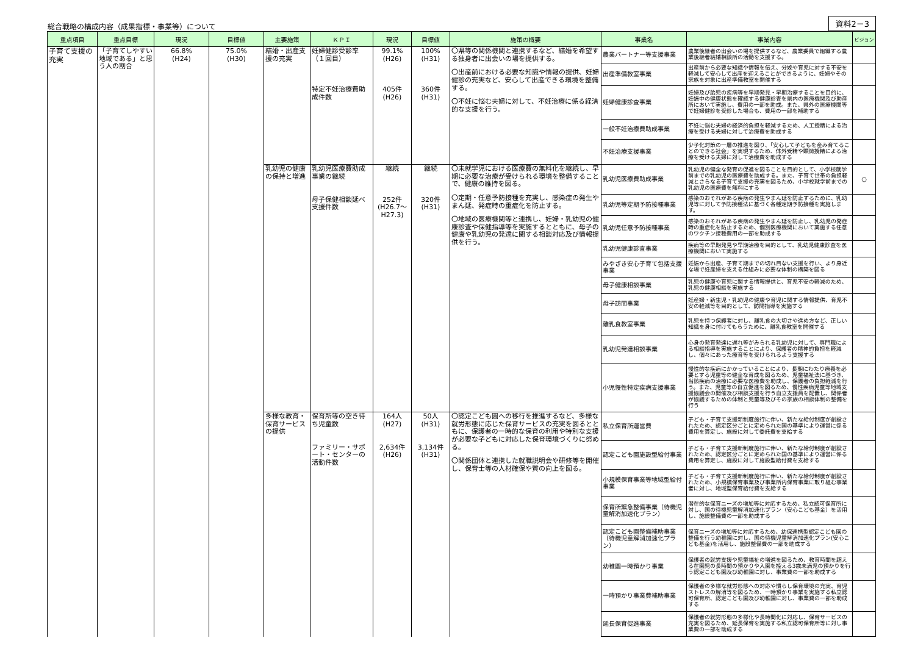総合戦略の構成内容（成果指標・事業等）について 資料2－3
| 重点項目 | 重点目標 | 現況 | 目標値 | 主要施策 | ＫＰＩ | 現況 | 目標値 | 施策の概要 | 事業名 | 事業内容 | ビジョン |
| --- | --- | --- | --- | --- | --- | --- | --- | --- | --- | --- | --- |
| 子育て支援の充実 | 「子育てしやすい地域である」と思う人の割合 | 66.8% (H24) | 75.0% (H30) | 結婚・出産支援の充実 | 妊婦健診受診率（１回目） 特定不妊治療費助成件数 | 99.1% (H26) 405件 (H26) | 100% (H31) 360件 (H31) | 〇県等の関係機関と連携するなど、結婚を希望する独身者に出会いの場を提供する。 〇出産前における必要な知識や情報の提供、妊婦健診の充実など、安心して出産できる環境を整備する。 〇不妊に悩む夫婦に対して、不妊治療に係る経済的な支援を行う。 | 農業パートナー等支援事業 | 農業後継者の出会いの場を提供するなど、農業委員で組織する農業後継者結婚相談所の活動を支援する。 | |
| | | | | | | | | | 出産準備教室事業 | 出産前から必要な知識や情報を伝え、分娩や育児に対する不安を軽減して安心して出産を迎えることができるように、妊婦やその家族を対象に出産準備教室を開催する | |
| | | | | | | | | | 妊婦健康診査事業 | 妊婦及び胎児の疾病等を早期発見・早期治療することを目的に、妊娠中の健康状態を確認する健康診査を県内の医療機関及び助産所において実施し、費用の一部を助成。また、県外の医療機関等で妊婦健診を受診した場合も、費用の一部を補助する | |
| | | | | | | | | | 一般不妊治療費助成事業 | 不妊に悩む夫婦の経済的負担を軽減するため、人工授精による治療を受ける夫婦に対して治療費を助成する | |
| | | | | | | | | | 不妊治療支援事業 | 少子化対策の一層の推進を図り、「安心して子どもを産み育てることのできる社会」を実現するため、体外受精や顕微授精による治療を受ける夫婦に対して治療費を助成する | |
| | | | | 乳幼児の健康の保持と増進 | 乳幼児医療費助成事業の継続 母子保健相談延べ支援件数 | 継続 252件 (H26.7～ H27.3) | 継続 320件 (H31) | 〇未就学児における医療費の無料化を継続し、早期に必要な治療が受けられる環境を整備することで、健康の維持を図る。 〇定期・任意予防接種を充実し、感染症の発生やまん延、発症時の重症化を防止する。 〇地域の医療機関等と連携し、妊婦・乳幼児の健康診査や保健指導等を実施するとともに、母子の健康や乳幼児の発達に関する相談対応及び情報提供を行う。 | 乳幼児医療費助成事業 | 乳幼児の健全な発育の促進を図ることを目的として、小学校就学前までの乳幼児の医療費を助成する。また、子育て世帯の負担軽減とさらなる子育て支援の充実を図るため、小学校就学前までの乳幼児の医療費を無料にする | ○ |
| | | | | | | | | | 乳幼児等定期予防接種事業 | 感染のおそれがある疾病の発生やまん延を防止するために、乳幼児等に対して予防接種法に基づく各種定期予防接種を実施します。 | |
| | | | | | | | | | 乳幼児任意予防接種事業 | 感染のおそれがある疾病の発生やまん延を防止し、乳幼児の発症時の重症化を防止するため、個別医療機関において実施する任意のワクチン接種費用の一部を助成する | |
| | | | | | | | | | 乳幼児健康診査事業 | 疾病等の早期発見や早期治療を目的として、乳幼児健康診査を医療機関において実施する | |
| | | | | | | | | | みやざき安心子育て包括支援事業 | 妊娠から出産、子育て期までの切れ目ない支援を行い、より身近な場で妊産婦を支える仕組みに必要な体制の構築を図る | |
| | | | | | | | | | 母子健康相談事業 | 乳児の健康や育児に関する情報提供と、育児不安の軽減のため、乳児の健康相談を実施する | |
| | | | | | | | | | 母子訪問事業 | 妊産婦・新生児・乳幼児の健康や育児に関する情報提供、育児不安の軽減等を目的として、訪問指導を実施する | |
| | | | | | | | | | 離乳食教室事業 | 乳児を持つ保護者に対し、離乳食の大切さや進め方など、正しい知識を身に付けてもらうために、離乳食教室を開催する | |
| | | | | | | | | | 乳幼児発達相談事業 | 心身の発育発達に遅れ等がみられる乳幼児に対して、専門職による相談指導を実施することにより、保護者の精神的負担を軽減し、個々にあった療育等を受けられるよう支援する | |
| | | | | | | | | | 小児慢性特定疾病支援事業 | 慢性的な疾病にかかっていることにより、長期にわたり療養を必要とする児童等の健全な育成を図るため、児童福祉法に基づき、当該疾病の治療に必要な医療費を助成し、保護者の負担軽減を行う。また、児童等の自立促進を図るため、慢性疾病児童等地域支援協議会の開催及び相談支援を行う自立支援員を配置し、関係者が協議するための体制と児童等及びその家族の相談体制の整備を行う | |
| | | | | 多様な教育・保育サービスの提供 | 保育所等の空き待ち児童数 ファミリー・サポート・センターの活動件数 | 164人 (H27) 2,634件 (H26) | 50人 (H31) 3,134件 (H31) | 〇認定こども園への移行を推進するなど、多様な就労形態に応じた保育サービスの充実を図るとともに、保護者の一時的な保育の利用や特別な支援が必要な子どもに対応した保育環境づくりに努める。 〇関係団体と連携した就職説明会や研修等を開催し、保育士等の人材確保や質の向上を図る。 | 私立保育所運営費 | 子ども・子育て支援新制度施行に伴い、新たな給付制度が創設されたため、認定区分ごとに定められた国の基準により運営に係る費用を算定し、施設に対して委託費を支給する | |
| | | | | | | | | | 認定こども園施設型給付事業 | 子ども・子育て支援新制度施行に伴い、新たな給付制度が創設されたため、認定区分ごとに定められた国の基準により運営に係る費用を算定し、施設に対して施設型給付費を支給する | |
| | | | | | | | | | 小規模保育事業等地域型給付事業 | 子ども・子育て支援新制度施行に伴い、新たな給付制度が創設されたため、小規模保育事業及び事業所内保育事業に取り組む事業者に対し、地域型保育給付費を支給する | |
| | | | | | | | | | 保育所緊急整備事業（待機児童解消加速化プラン） | 潜在的な保育ニーズの増加等に対応するため、私立認可保育所に対し、国の待機児童解消加速化プラン（安心こども基金）を活用し、施設整備費の一部を助成する | |
| | | | | | | | | | 認定こども園整備補助事業（待機児童解消加速化プラン） | 保育ニーズの増加等に対応するため、幼保連携型認定こども園の整備を行う幼稚園に対し、国の待機児童解消加速化プラン(安心こども基金)を活用し、施設整備費の一部を助成する | |
| | | | | | | | | | 幼稚園一時預かり事業 | 保護者の就労支援や児童福祉の増進を図るため、教育時間を超える在園児の長時間の預かりや入園を控える3歳未満児の預かりを行う認定こども園及び幼稚園に対し、事業費の一部を助成する | |
| | | | | | | | | | 一時預かり事業費補助事業 | 保護者の多様な就労形態への対応や慣らし保育環境の充実、育児ストレスの解消等を図るため、一時預かり事業を実施する私立認可保育所、認定こども園及び幼稚園に対し、事業費の一部を助成する | |
| | | | | | | | | | 延長保育促進事業 | 保護者の就労形態の多様化や長時間化に対応し、保育サービスの充実を図るため、延長保育を実施する私立認可保育所等に対し事業費の一部を助成する | |